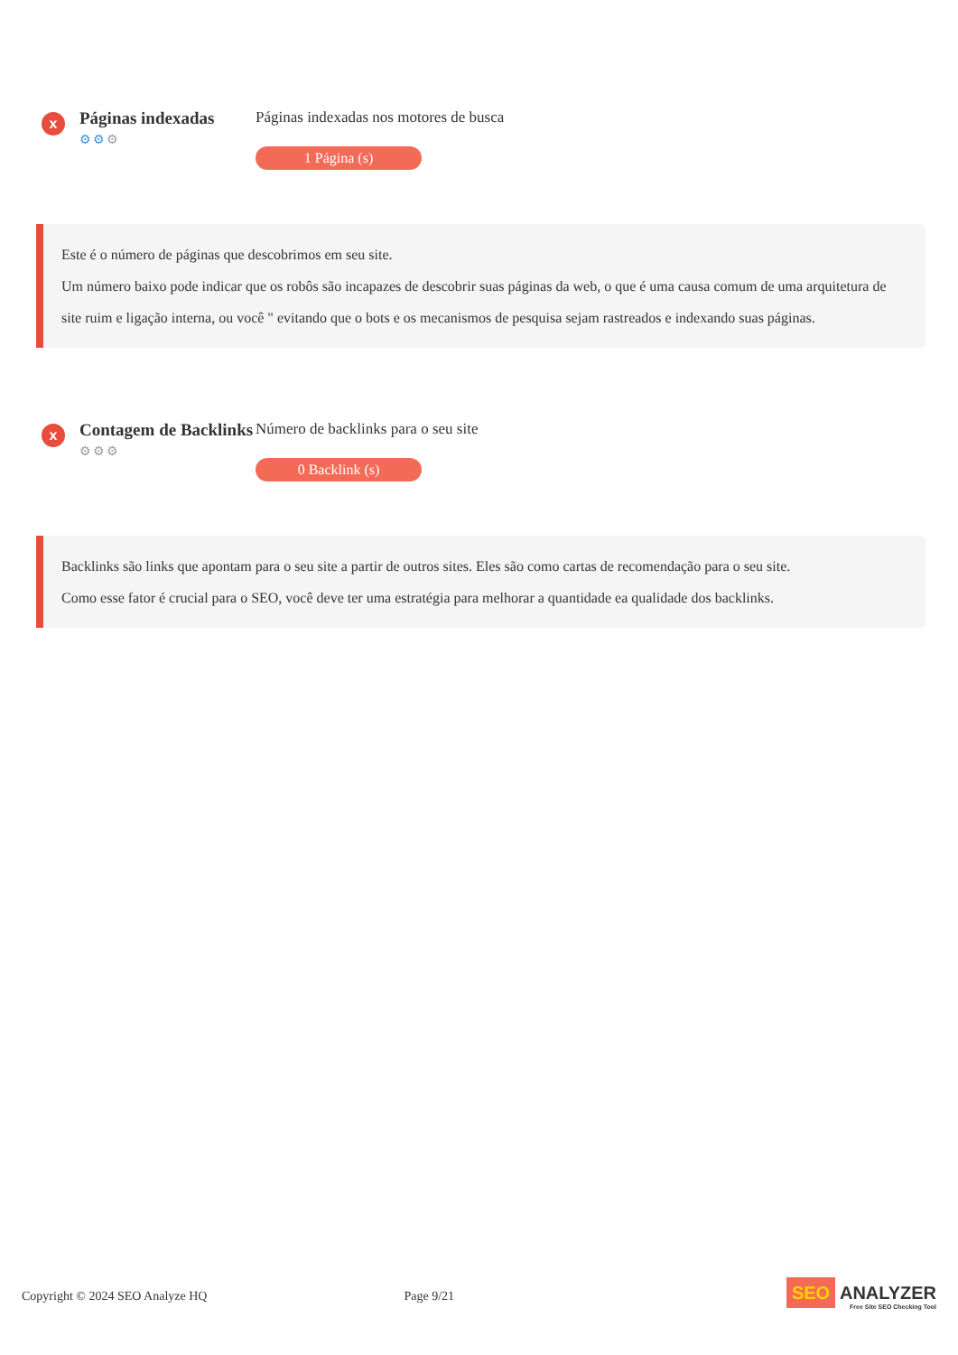x
Páginas indexadas
⚙⚙⚙
Páginas indexadas nos motores de busca
1 Página (s)
Este é o número de páginas que descobrimos em seu site.
Um número baixo pode indicar que os robôs são incapazes de descobrir suas páginas da web, o que é uma causa comum de uma arquitetura de site ruim e ligação interna, ou você " evitando que o bots e os mecanismos de pesquisa sejam rastreados e indexando suas páginas.
x
Contagem de Backlinks
⚙⚙⚙
Número de backlinks para o seu site
0 Backlink (s)
Backlinks são links que apontam para o seu site a partir de outros sites. Eles são como cartas de recomendação para o seu site.
Como esse fator é crucial para o SEO, você deve ter uma estratégia para melhorar a quantidade ea qualidade dos backlinks.
Copyright © 2024 SEO Analyze HQ
Page 9/21
SEO ANALYZER
Free Site SEO Checking Tool